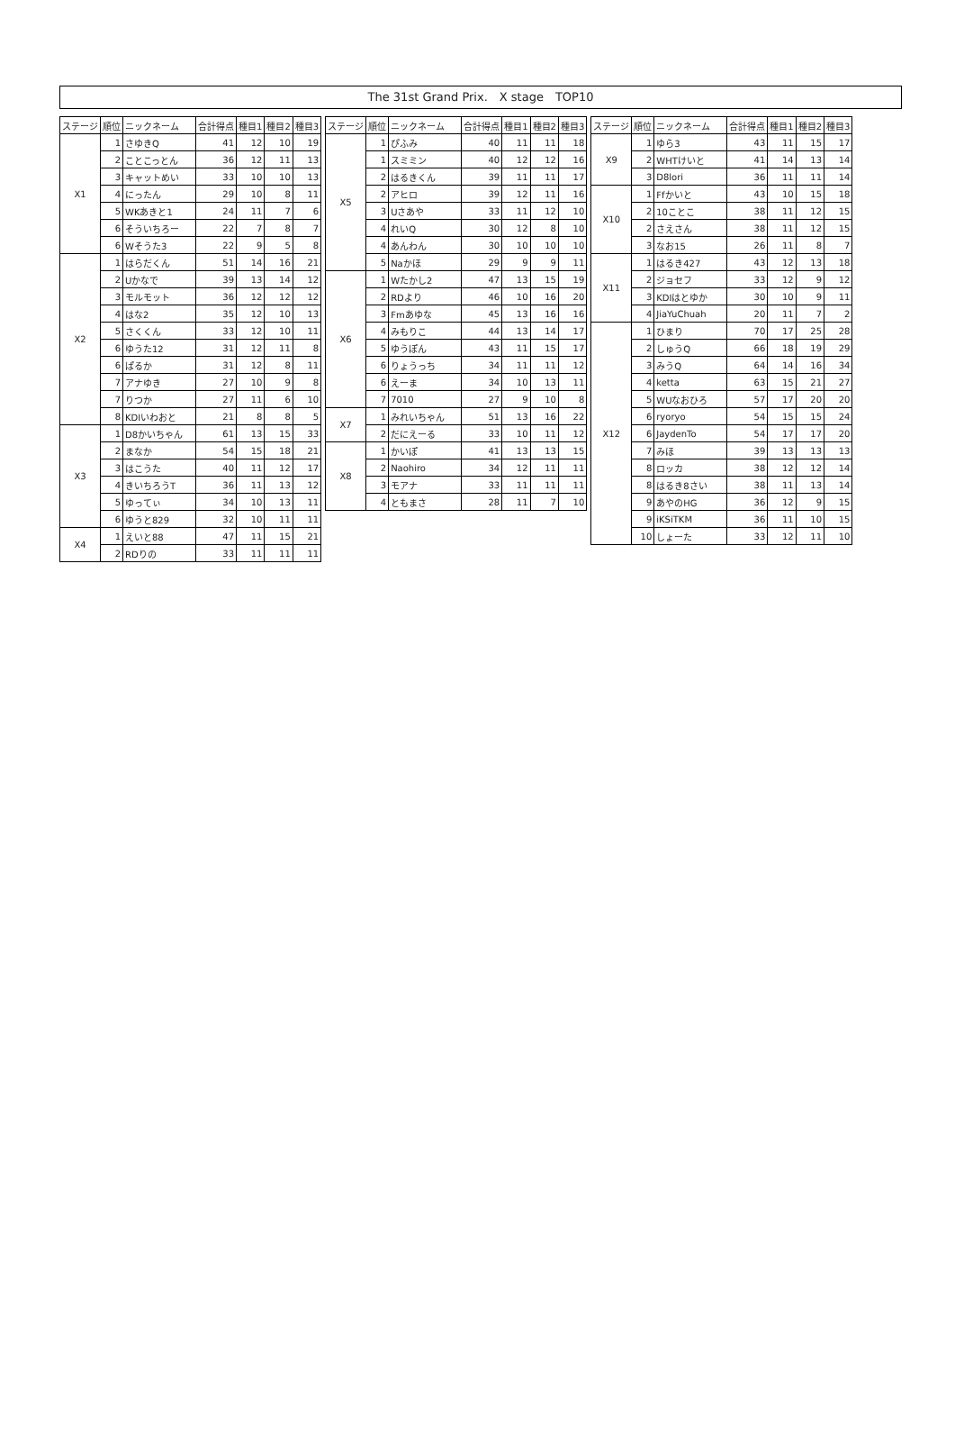The 31st Grand Prix.　X stage　TOP10
| ステージ | 順位 | ニックネーム | 合計得点 | 種目1 | 種目2 | 種目3 |
| --- | --- | --- | --- | --- | --- | --- |
| X1 | 1 | さゆきQ | 41 | 12 | 10 | 19 |
| | 2 | ことこっとん | 36 | 12 | 11 | 13 |
| | 3 | キャットめい | 33 | 10 | 10 | 13 |
| | 4 | にったん | 29 | 10 | 8 | 11 |
| | 5 | WKあきと1 | 24 | 11 | 7 | 6 |
| | 6 | そういちろー | 22 | 7 | 8 | 7 |
| | 6 | Wそうた3 | 22 | 9 | 5 | 8 |
| X2 | 1 | はらだくん | 51 | 14 | 16 | 21 |
| | 2 | Uかなで | 39 | 13 | 14 | 12 |
| | 3 | モルモット | 36 | 12 | 12 | 12 |
| | 4 | はな2 | 35 | 12 | 10 | 13 |
| | 5 | さくくん | 33 | 12 | 10 | 11 |
| | 6 | ゆうた12 | 31 | 12 | 11 | 8 |
| | 6 | ぱるか | 31 | 12 | 8 | 11 |
| | 7 | アナゆき | 27 | 10 | 9 | 8 |
| | 7 | りつか | 27 | 11 | 6 | 10 |
| | 8 | KDIいわおと | 21 | 8 | 8 | 5 |
| X3 | 1 | D8かいちゃん | 61 | 13 | 15 | 33 |
| | 2 | まなか | 54 | 15 | 18 | 21 |
| | 3 | はこうた | 40 | 11 | 12 | 17 |
| | 4 | きいちろうT | 36 | 11 | 13 | 12 |
| | 5 | ゆってぃ | 34 | 10 | 13 | 11 |
| | 6 | ゆうと829 | 32 | 10 | 11 | 11 |
| X4 | 1 | えいと88 | 47 | 11 | 15 | 21 |
| | 2 | RDりの | 33 | 11 | 11 | 11 |
| ステージ | 順位 | ニックネーム | 合計得点 | 種目1 | 種目2 | 種目3 |
| --- | --- | --- | --- | --- | --- | --- |
| X5 | 1 | ぴふみ | 40 | 11 | 11 | 18 |
| | 1 | スミミン | 40 | 12 | 12 | 16 |
| | 2 | はるきくん | 39 | 11 | 11 | 17 |
| | 2 | アヒロ | 39 | 12 | 11 | 16 |
| | 3 | Uさあや | 33 | 11 | 12 | 10 |
| | 4 | れいQ | 30 | 12 | 8 | 10 |
| | 4 | あんわん | 30 | 10 | 10 | 10 |
| | 5 | Naかほ | 29 | 9 | 9 | 11 |
| X6 | 1 | Wたかし2 | 47 | 13 | 15 | 19 |
| | 2 | RDより | 46 | 10 | 16 | 20 |
| | 3 | Fmあゆな | 45 | 13 | 16 | 16 |
| | 4 | みもりこ | 44 | 13 | 14 | 17 |
| | 5 | ゆうぽん | 43 | 11 | 15 | 17 |
| | 6 | りょうっち | 34 | 11 | 11 | 12 |
| | 6 | えーま | 34 | 10 | 13 | 11 |
| | 7 | 7010 | 27 | 9 | 10 | 8 |
| X7 | 1 | みれいちゃん | 51 | 13 | 16 | 22 |
| | 2 | だにえーる | 33 | 10 | 11 | 12 |
| X8 | 1 | かいぽ | 41 | 13 | 13 | 15 |
| | 2 | Naohiro | 34 | 12 | 11 | 11 |
| | 3 | モアナ | 33 | 11 | 11 | 11 |
| | 4 | ともまさ | 28 | 11 | 7 | 10 |
| ステージ | 順位 | ニックネーム | 合計得点 | 種目1 | 種目2 | 種目3 |
| --- | --- | --- | --- | --- | --- | --- |
| X9 | 1 | ゆら3 | 43 | 11 | 15 | 17 |
| | 2 | WHTけいと | 41 | 14 | 13 | 14 |
| | 3 | D8lori | 36 | 11 | 11 | 14 |
| X10 | 1 | Ffかいと | 43 | 10 | 15 | 18 |
| | 2 | 10ことこ | 38 | 11 | 12 | 15 |
| | 2 | さえさん | 38 | 11 | 12 | 15 |
| | 3 | なお15 | 26 | 11 | 8 | 7 |
| X11 | 1 | はるき427 | 43 | 12 | 13 | 18 |
| | 2 | ジョセフ | 33 | 12 | 9 | 12 |
| | 3 | KDIはとゆか | 30 | 10 | 9 | 11 |
| | 4 | JiaYuChuah | 20 | 11 | 7 | 2 |
| X12 | 1 | ひまり | 70 | 17 | 25 | 28 |
| | 2 | しゅうQ | 66 | 18 | 19 | 29 |
| | 3 | みうQ | 64 | 14 | 16 | 34 |
| | 4 | ketta | 63 | 15 | 21 | 27 |
| | 5 | WUなおひろ | 57 | 17 | 20 | 20 |
| | 6 | ryoryo | 54 | 15 | 15 | 24 |
| | 6 | JaydenTo | 54 | 17 | 17 | 20 |
| | 7 | みほ | 39 | 13 | 13 | 13 |
| | 8 | ロッカ | 38 | 12 | 12 | 14 |
| | 8 | はるき8さい | 38 | 11 | 13 | 14 |
| | 9 | あやのHG | 36 | 12 | 9 | 15 |
| | 9 | iKSiTKM | 36 | 11 | 10 | 15 |
| | 10 | しょーた | 33 | 12 | 11 | 10 |